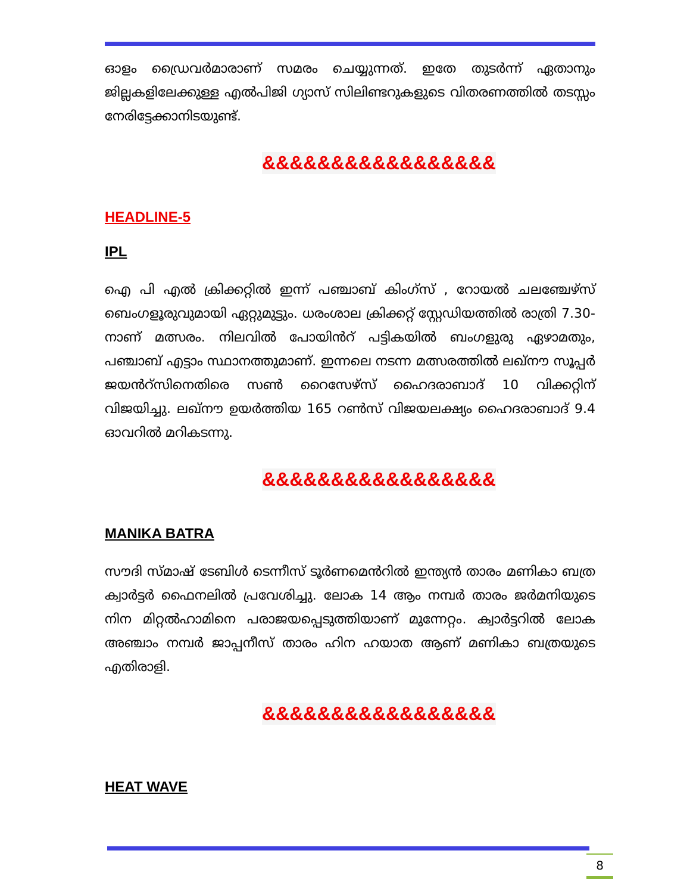ഓളം ഡ്രൈവർമാരാണ് സമരം ചെയ്യുന്നത്. ഇതേ തുടർന്ന് ഏതാനും ജില്ലകളിലേക്കുള്ള എൽപിജി ഗ്യാസ് സിലിണ്ടറുകളുടെ വിതരണത്തിൽ തടസ്സം നേരിട്ടേക്കാനിടയുണ്ട്.
&&&&&&&&&&&&&&&&&
HEADLINE-5
IPL
ഐ പി എൽ ക്രിക്കറ്റിൽ ഇന്ന് പഞ്ചാബ് കിംഗ്സ് , റോയൽ ചലഞ്ചേഴ്സ് ബെംഗളൂരുവുമായി ഏറ്റുമുട്ടും. ധരംശാല ക്രിക്കറ്റ് സ്റ്റേഡിയത്തിൽ രാത്രി 7.30-നാണ് മത്സരം. നിലവിൽ പോയിൻറ് പട്ടികയിൽ ബംഗളുരു ഏഴാമതും, പഞ്ചാബ് എട്ടാം സ്ഥാനത്തുമാണ്. ഇന്നലെ നടന്ന മത്സരത്തിൽ ലഖ്നൗ സൂപ്പർ ജയൻറ്സിനെതിരെ സൺ റൈസേഴ്സ് ഹൈദരാബാദ് 10 വിക്കറ്റിന് വിജയിച്ചു. ലഖ്നൗ ഉയർത്തിയ 165 റൺസ് വിജയലക്ഷ്യം ഹൈദരാബാദ് 9.4 ഓവറിൽ മറികടന്നു.
&&&&&&&&&&&&&&&&&
MANIKA BATRA
സൗദി സ്മാഷ് ടേബിൾ ടെന്നീസ് ടൂർണമെൻറിൽ ഇന്ത്യൻ താരം മണികാ ബത്ര ക്വാർട്ടർ ഫൈനലിൽ പ്രവേശിച്ചു. ലോക 14 ആം നമ്പർ താരം ജർമനിയുടെ നിന മിറ്റൽഹാമിനെ പരാജയപ്പെടുത്തിയാണ് മുന്നേറ്റം. ക്വാർട്ടറിൽ ലോക അഞ്ചാം നമ്പർ ജാപ്പനീസ് താരം ഹിന ഹയാത ആണ് മണികാ ബത്രയുടെ എതിരാളി.
&&&&&&&&&&&&&&&&&
HEAT WAVE
8